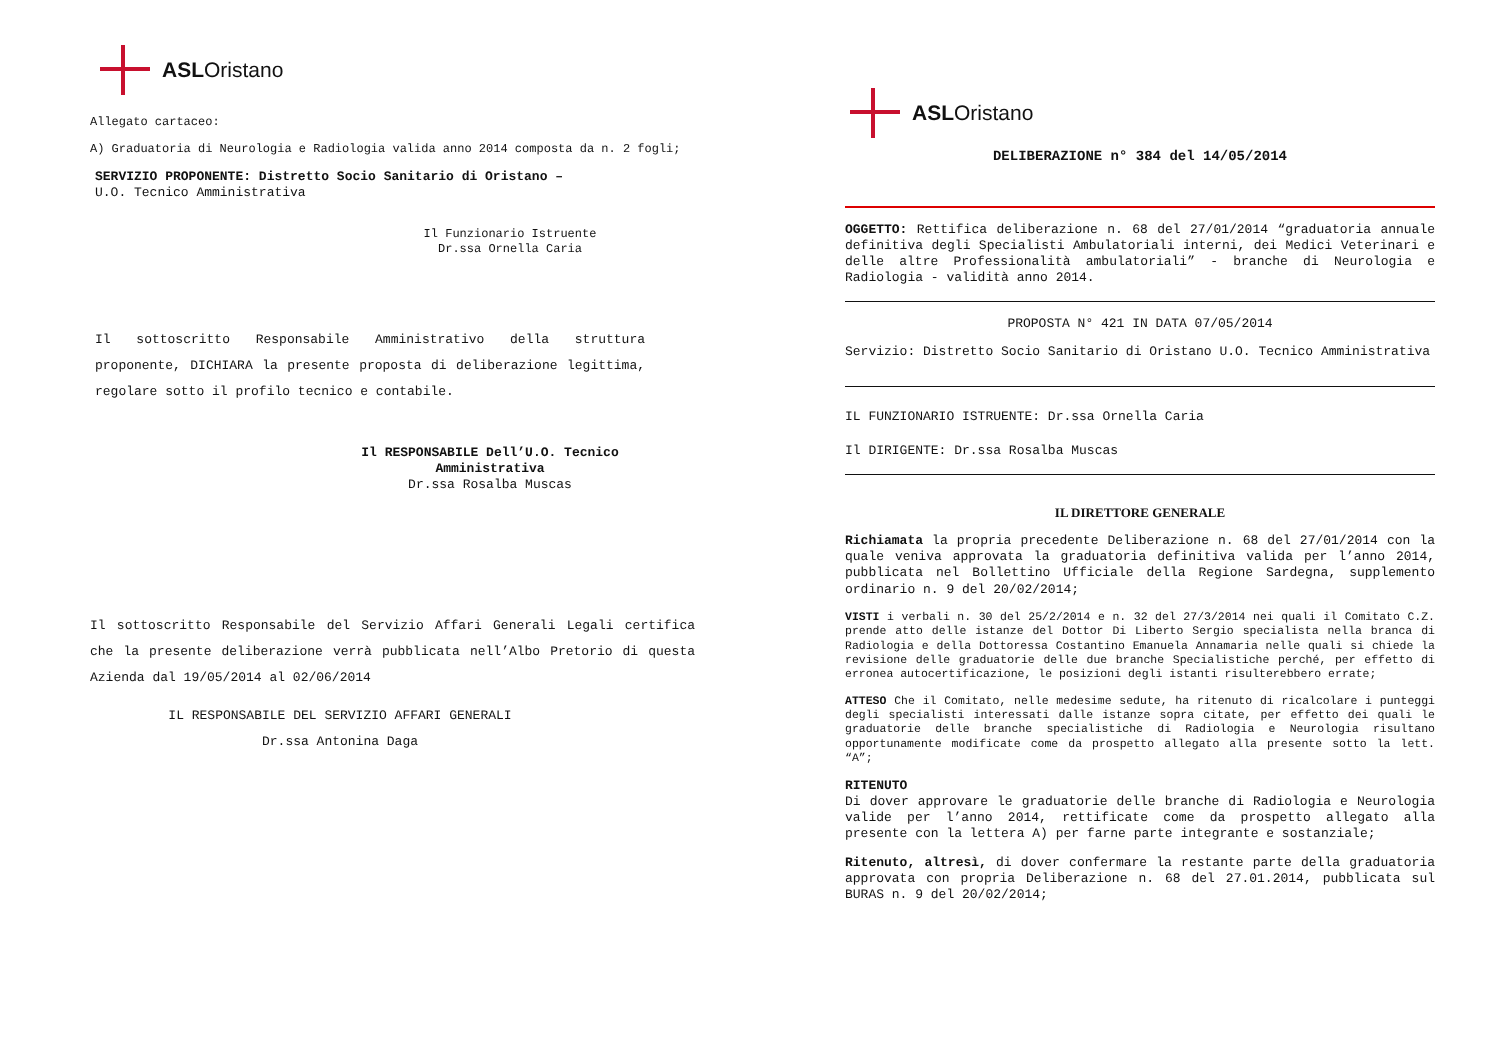ASL Oristano
Allegato cartaceo:
A) Graduatoria di Neurologia e Radiologia valida anno 2014 composta da n. 2 fogli;
SERVIZIO PROPONENTE: Distretto Socio Sanitario di Oristano –
U.O. Tecnico Amministrativa
Il Funzionario Istruente
Dr.ssa Ornella Caria
Il sottoscritto Responsabile Amministrativo della struttura proponente, DICHIARA la presente proposta di deliberazione legittima, regolare sotto il profilo tecnico e contabile.
Il RESPONSABILE Dell’U.O. Tecnico Amministrativa
Dr.ssa Rosalba Muscas
Il sottoscritto Responsabile del Servizio Affari Generali Legali certifica che la presente deliberazione verrà pubblicata nell’Albo Pretorio di questa Azienda dal 19/05/2014 al 02/06/2014
IL RESPONSABILE DEL SERVIZIO AFFARI GENERALI
Dr.ssa Antonina Daga
ASL Oristano
DELIBERAZIONE n° 384 del 14/05/2014
OGGETTO: Rettifica deliberazione n. 68 del 27/01/2014 “graduatoria annuale definitiva degli Specialisti Ambulatoriali interni, dei Medici Veterinari e delle altre Professionalità ambulatoriali” - branche di Neurologia e Radiologia - validità anno 2014.
PROPOSTA N° 421 IN DATA 07/05/2014
Servizio: Distretto Socio Sanitario di Oristano U.O. Tecnico Amministrativa
IL FUNZIONARIO ISTRUENTE: Dr.ssa Ornella Caria
Il DIRIGENTE: Dr.ssa Rosalba Muscas
IL DIRETTORE GENERALE
Richiamata la propria precedente Deliberazione n. 68 del 27/01/2014 con la quale veniva approvata la graduatoria definitiva valida per l’anno 2014, pubblicata nel Bollettino Ufficiale della Regione Sardegna, supplemento ordinario n. 9 del 20/02/2014;
VISTI i verbali n. 30 del 25/2/2014 e n. 32 del 27/3/2014 nei quali il Comitato C.Z. prende atto delle istanze del Dottor Di Liberto Sergio specialista nella branca di Radiologia e della Dottoressa Costantino Emanuela Annamaria nelle quali si chiede la revisione delle graduatorie delle due branche Specialistiche perché, per effetto di erronea autocertificazione, le posizioni degli istanti risulterebbero errate;
ATTESO Che il Comitato, nelle medesime sedute, ha ritenuto di ricalcolare i punteggi degli specialisti interessati dalle istanze sopra citate, per effetto dei quali le graduatorie delle branche specialistiche di Radiologia e Neurologia risultano opportunamente modificate come da prospetto allegato alla presente sotto la lett. “A”;
RITENUTO
Di dover approvare le graduatorie delle branche di Radiologia e Neurologia valide per l’anno 2014, rettificate come da prospetto allegato alla presente con la lettera A) per farne parte integrante e sostanziale;
Ritenuto, altresì, di dover confermare la restante parte della graduatoria approvata con propria Deliberazione n. 68 del 27.01.2014, pubblicata sul BURAS n. 9 del 20/02/2014;